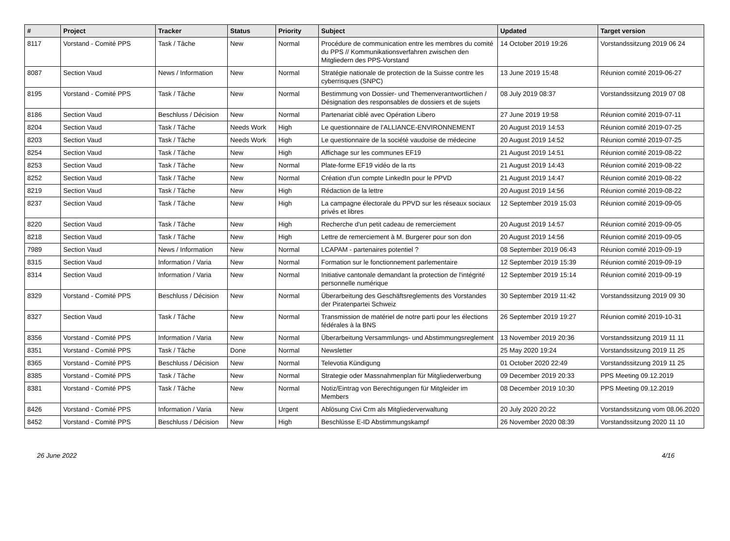| # | Project | Tracker | Status | Priority | Subject | Updated | Target version |
| --- | --- | --- | --- | --- | --- | --- | --- |
| 8117 | Vorstand - Comité PPS | Task / Tâche | New | Normal | Procédure de communication entre les membres du comité du PPS // Kommunikationsverfahren zwischen den Mitgliedern des PPS-Vorstand | 14 October 2019 19:26 | Vorstandssitzung 2019 06 24 |
| 8087 | Section Vaud | News / Information | New | Normal | Stratégie nationale de protection de la Suisse contre les cyberrisques (SNPC) | 13 June 2019 15:48 | Réunion comité 2019-06-27 |
| 8195 | Vorstand - Comité PPS | Task / Tâche | New | Normal | Bestimmung von Dossier- und Themenverantwortlichen / Désignation des responsables de dossiers et de sujets | 08 July 2019 08:37 | Vorstandssitzung 2019 07 08 |
| 8186 | Section Vaud | Beschluss / Décision | New | Normal | Partenariat ciblé avec Opération Libero | 27 June 2019 19:58 | Réunion comité 2019-07-11 |
| 8204 | Section Vaud | Task / Tâche | Needs Work | High | Le questionnaire de l'ALLIANCE-ENVIRONNEMENT | 20 August 2019 14:53 | Réunion comité 2019-07-25 |
| 8203 | Section Vaud | Task / Tâche | Needs Work | High | Le questionnaire de la société vaudoise de médecine | 20 August 2019 14:52 | Réunion comité 2019-07-25 |
| 8254 | Section Vaud | Task / Tâche | New | High | Affichage sur les communes EF19 | 21 August 2019 14:51 | Réunion comité 2019-08-22 |
| 8253 | Section Vaud | Task / Tâche | New | Normal | Plate-forme EF19 vidéo de la rts | 21 August 2019 14:43 | Réunion comité 2019-08-22 |
| 8252 | Section Vaud | Task / Tâche | New | Normal | Création d'un compte LinkedIn pour le PPVD | 21 August 2019 14:47 | Réunion comité 2019-08-22 |
| 8219 | Section Vaud | Task / Tâche | New | High | Rédaction de la lettre | 20 August 2019 14:56 | Réunion comité 2019-08-22 |
| 8237 | Section Vaud | Task / Tâche | New | High | La campagne électorale du PPVD sur les réseaux sociaux privés et libres | 12 September 2019 15:03 | Réunion comité 2019-09-05 |
| 8220 | Section Vaud | Task / Tâche | New | High | Recherche d'un petit cadeau de remerciement | 20 August 2019 14:57 | Réunion comité 2019-09-05 |
| 8218 | Section Vaud | Task / Tâche | New | High | Lettre de remerciement à M. Burgerer pour son don | 20 August 2019 14:56 | Réunion comité 2019-09-05 |
| 7989 | Section Vaud | News / Information | New | Normal | LCAPAM - partenaires potentiel ? | 08 September 2019 06:43 | Réunion comité 2019-09-19 |
| 8315 | Section Vaud | Information / Varia | New | Normal | Formation sur le fonctionnement parlementaire | 12 September 2019 15:39 | Réunion comité 2019-09-19 |
| 8314 | Section Vaud | Information / Varia | New | Normal | Initiative cantonale demandant la protection de l'intégrité personnelle numérique | 12 September 2019 15:14 | Réunion comité 2019-09-19 |
| 8329 | Vorstand - Comité PPS | Beschluss / Décision | New | Normal | Überarbeitung des Geschäftsreglements des Vorstandes der Piratenpartei Schweiz | 30 September 2019 11:42 | Vorstandssitzung 2019 09 30 |
| 8327 | Section Vaud | Task / Tâche | New | Normal | Transmission de matériel de notre parti pour les élections fédérales à la BNS | 26 September 2019 19:27 | Réunion comité 2019-10-31 |
| 8356 | Vorstand - Comité PPS | Information / Varia | New | Normal | Überarbeitung Versammlungs- und Abstimmungsreglement | 13 November 2019 20:36 | Vorstandssitzung 2019 11 11 |
| 8351 | Vorstand - Comité PPS | Task / Tâche | Done | Normal | Newsletter | 25 May 2020 19:24 | Vorstandssitzung 2019 11 25 |
| 8365 | Vorstand - Comité PPS | Beschluss / Décision | New | Normal | Televotia Kündigung | 01 October 2020 22:49 | Vorstandssitzung 2019 11 25 |
| 8385 | Vorstand - Comité PPS | Task / Tâche | New | Normal | Strategie oder Massnahmenplan für Mitgliederwerbung | 09 December 2019 20:33 | PPS Meeting 09.12.2019 |
| 8381 | Vorstand - Comité PPS | Task / Tâche | New | Normal | Notiz/Eintrag von Berechtigungen für Mitgleider im Members | 08 December 2019 10:30 | PPS Meeting 09.12.2019 |
| 8426 | Vorstand - Comité PPS | Information / Varia | New | Urgent | Ablösung Civi Crm als Mitgliederverwaltung | 20 July 2020 20:22 | Vorstandssitzung vom 08.06.2020 |
| 8452 | Vorstand - Comité PPS | Beschluss / Décision | New | High | Beschlüsse E-ID Abstimmungskampf | 26 November 2020 08:39 | Vorstandssitzung 2020 11 10 |
26 June 2022 4/16